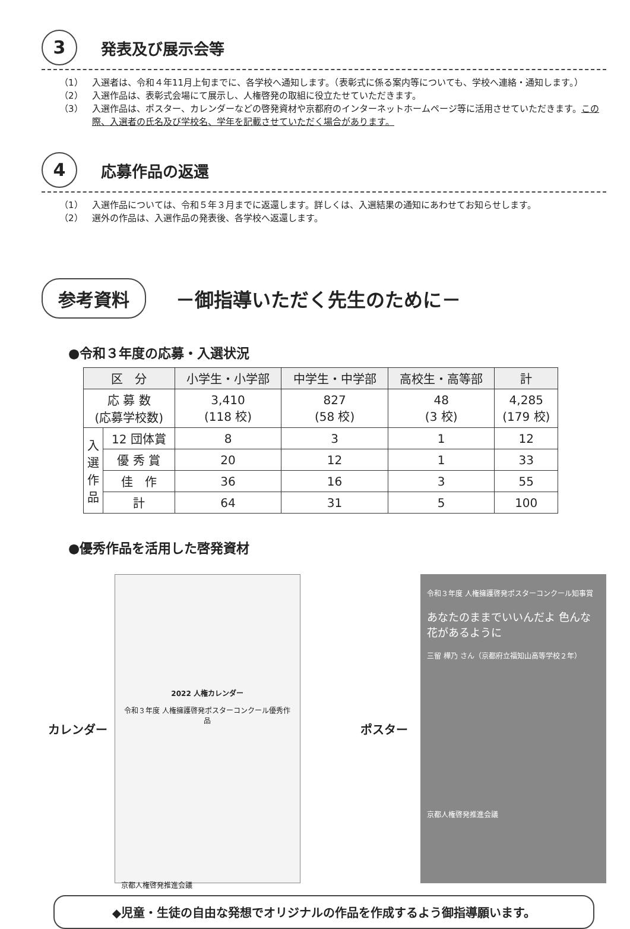3 発表及び展示会等
（1） 入選者は、令和４年11月上旬までに、各学校へ通知します。（表彰式に係る案内等についても、学校へ連絡・通知します。）
（2） 入選作品は、表彰式会場にて展示し、人権啓発の取組に役立たせていただきます。
（3） 入選作品は、ポスター、カレンダーなどの啓発資材や京都府のインターネットホームページ等に活用させていただきます。この際、入選者の氏名及び学校名、学年を記載させていただく場合があります。
4 応募作品の返還
（1） 入選作品については、令和５年３月までに返還します。詳しくは、入選結果の通知にあわせてお知らせします。
（2） 選外の作品は、入選作品の発表後、各学校へ返還します。
参考資料 －御指導いただく先生のために－
●令和３年度の応募・入選状況
| 区 分 | | 小学生・小学部 | 中学生・中学部 | 高校生・高等部 | 計 |
| --- | --- | --- | --- | --- | --- |
| 応 募 数 (応募学校数) | | 3,410 (118 校) | 827 (58 校) | 48 (3 校) | 4,285 (179 校) |
| 入 選 作 品 | 12 団体賞 | 8 | 3 | 1 | 12 |
| | 優 秀 賞 | 20 | 12 | 1 | 33 |
| | 佳 作 | 36 | 16 | 3 | 55 |
| | 計 | 64 | 31 | 5 | 100 |
●優秀作品を活用した啓発資材
カレンダー
2022 人権カレンダー
令和３年度 人権擁護啓発ポスターコンクール優秀作品
京都人権啓発推進会議
ポスター
令和３年度 人権擁護啓発ポスターコンクール知事賞
あなたのままでいいんだよ 色んな花があるように
三留 樺乃 さん（京都府立福知山高等学校２年）
京都人権啓発推進会議
◆児童・生徒の自由な発想でオリジナルの作品を作成するよう御指導願います。